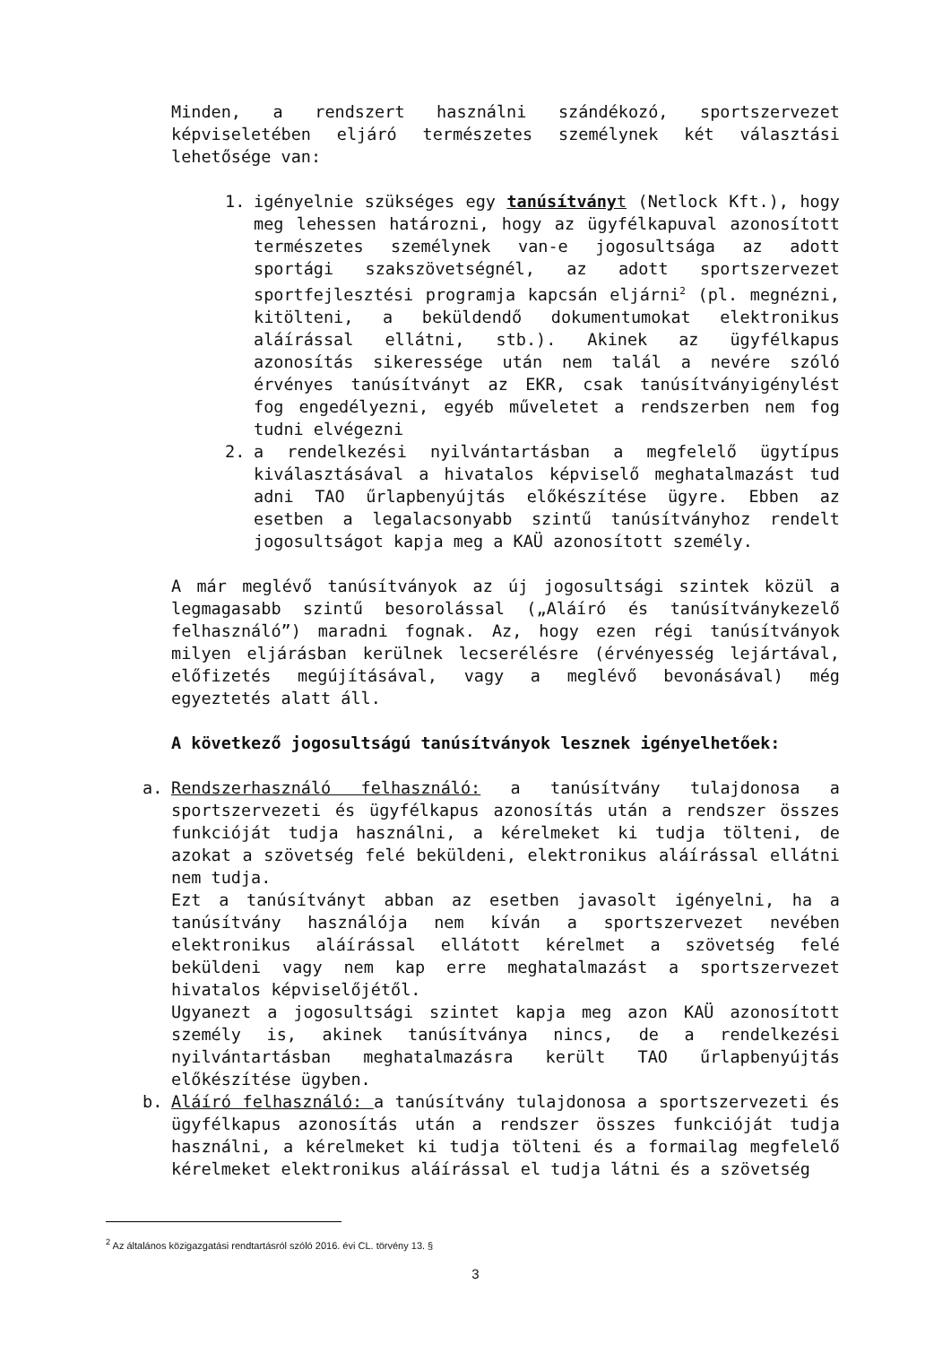Minden, a rendszert használni szándékozó, sportszervezet képviseletében eljáró természetes személynek két választási lehetősége van:
1. igényelnie szükséges egy tanúsítvány t (Netlock Kft.), hogy meg lehessen határozni, hogy az ügyfélkapuval azonosított természetes személynek van-e jogosultsága az adott sportági szakszövetségnél, az adott sportszervezet sportfejlesztési programja kapcsán eljárni<sup>2</sup> (pl. megnézni, kitölteni, a beküldendő dokumentumokat elektronikus aláírással ellátni, stb.). Akinek az ügyfélkapus azonosítás sikeressége után nem talál a nevére szóló érvényes tanúsítványt az EKR, csak tanúsítványigénylést fog engedélyezni, egyéb műveletet a rendszerben nem fog tudni elvégezni
2. a rendelkezési nyilvántartásban a megfelelő ügytípus kiválasztásával a hivatalos képviselő meghatalmazást tud adni TAO űrlapbenyújtás előkészítése ügyre. Ebben az esetben a legalacsonyabb szintű tanúsítványhoz rendelt jogosultságot kapja meg a KAÜ azonosított személy.
A már meglévő tanúsítványok az új jogosultsági szintek közül a legmagasabb szintű besorolással („Aláíró és tanúsítványkezelő felhasználó”) maradni fognak. Az, hogy ezen régi tanúsítványok milyen eljárásban kerülnek lecserélésre (érvényesség lejártával, előfizetés megújításával, vagy a meglévő bevonásával) még egyeztetés alatt áll.
A következő jogosultságú tanúsítványok lesznek igényelhetőek:
a. Rendszerhasználó felhasználó: a tanúsítvány tulajdonosa a sportszervezeti és ügyfélkapus azonosítás után a rendszer összes funkcióját tudja használni, a kérelmeket ki tudja tölteni, de azokat a szövetség felé beküldeni, elektronikus aláírással ellátni nem tudja.
Ezt a tanúsítványt abban az esetben javasolt igényelni, ha a tanúsítvány használója nem kíván a sportszervezet nevében elektronikus aláírással ellátott kérelmet a szövetség felé beküldeni vagy nem kap erre meghatalmazást a sportszervezet hivatalos képviselőjétől.
Ugyanezt a jogosultsági szintet kapja meg azon KAÜ azonosított személy is, akinek tanúsítványa nincs, de a rendelkezési nyilvántartásban meghatalmazásra került TAO űrlapbenyújtás előkészítése ügyben.
b. Aláíró felhasználó: a tanúsítvány tulajdonosa a sportszervezeti és ügyfélkapus azonosítás után a rendszer összes funkcióját tudja használni, a kérelmeket ki tudja tölteni és a formailag megfelelő kérelmeket elektronikus aláírással el tudja látni és a szövetség
<sup>2</sup> Az általános közigazgatási rendtartásról szóló 2016. évi CL. törvény 13. §
3